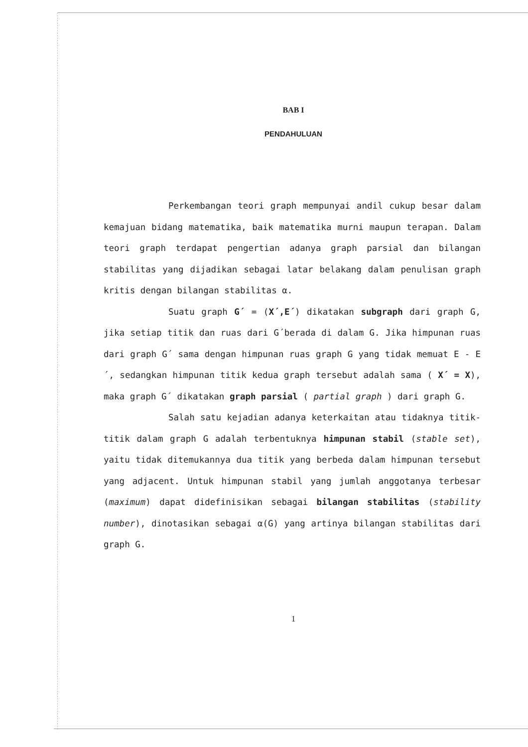BAB I
PENDAHULUAN
Perkembangan teori graph mempunyai andil cukup besar dalam kemajuan bidang matematika, baik matematika murni maupun terapan. Dalam teori graph terdapat pengertian adanya graph parsial dan bilangan stabilitas yang dijadikan sebagai latar belakang dalam penulisan graph kritis dengan bilangan stabilitas α.
Suatu graph G´ = (X´,E´) dikatakan subgraph dari graph G, jika setiap titik dan ruas dari G´berada di dalam G. Jika himpunan ruas dari graph G´ sama dengan himpunan ruas graph G yang tidak memuat E - E´, sedangkan himpunan titik kedua graph tersebut adalah sama ( X´ = X), maka graph G´ dikatakan graph parsial ( partial graph ) dari graph G.
Salah satu kejadian adanya keterkaitan atau tidaknya titik-titik dalam graph G adalah terbentuknya himpunan stabil (stable set), yaitu tidak ditemukannya dua titik yang berbeda dalam himpunan tersebut yang adjacent. Untuk himpunan stabil yang jumlah anggotanya terbesar (maximum) dapat didefinisikan sebagai bilangan stabilitas (stability number), dinotasikan sebagai α(G) yang artinya bilangan stabilitas dari graph G.
1